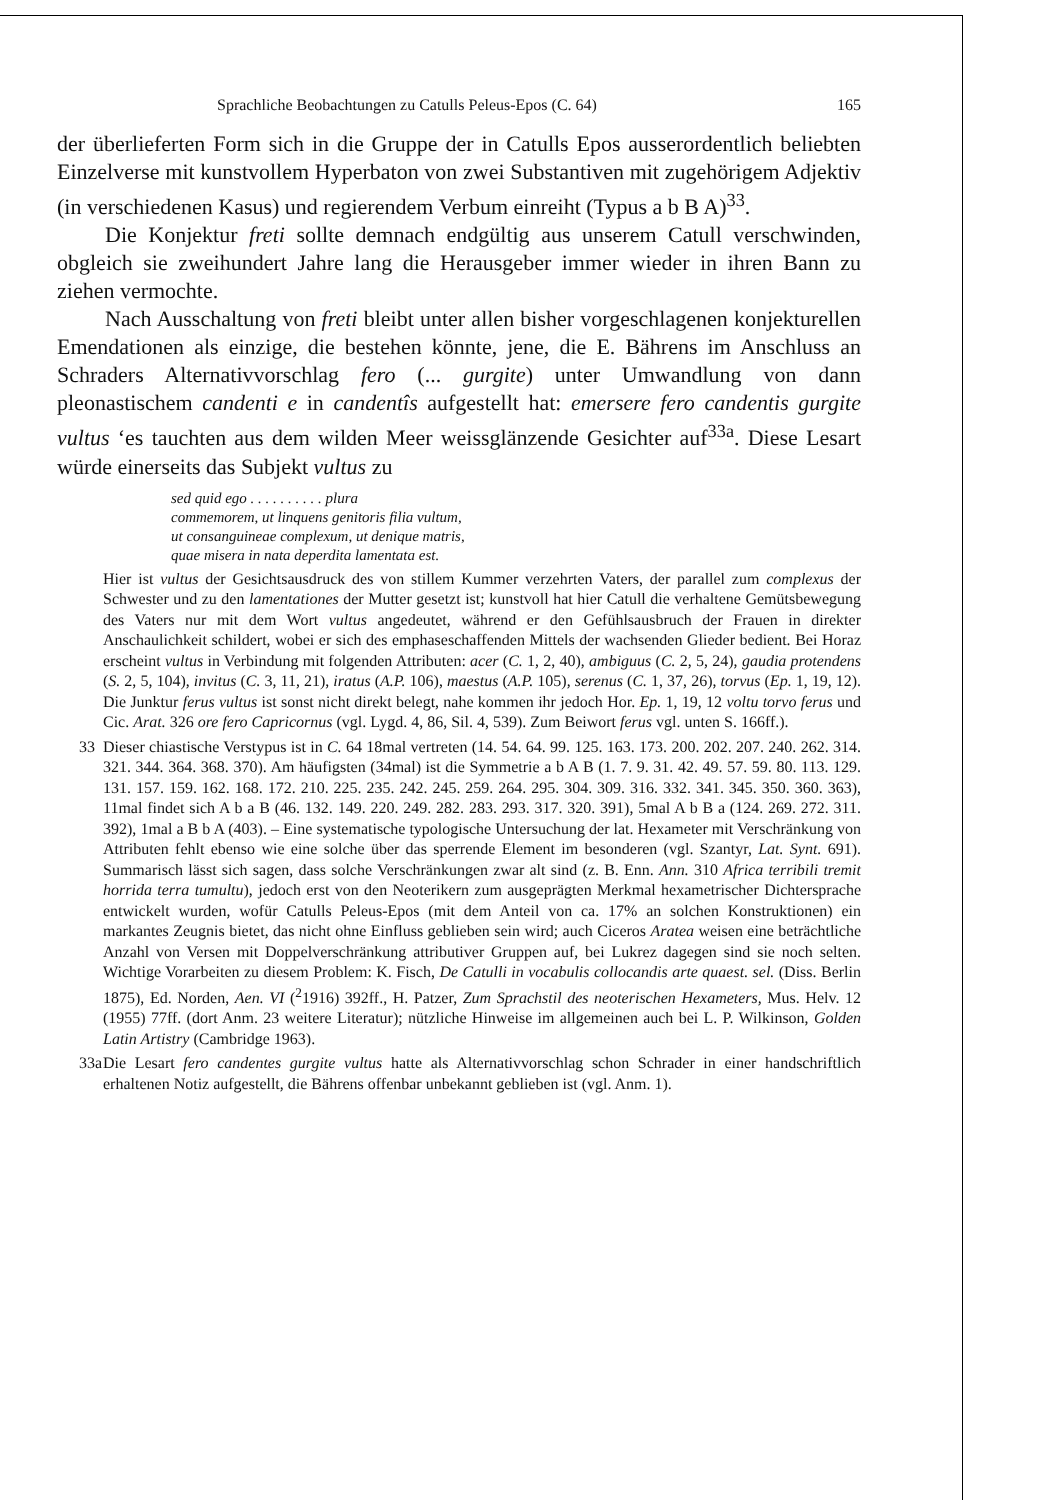Sprachliche Beobachtungen zu Catulls Peleus-Epos (C. 64) 165
der überlieferten Form sich in die Gruppe der in Catulls Epos ausserordentlich beliebten Einzelverse mit kunstvollem Hyperbaton von zwei Substantiven mit zugehörigem Adjektiv (in verschiedenen Kasus) und regierendem Verbum einreiht (Typus a b B A)<sup>33</sup>.
Die Konjektur freti sollte demnach endgültig aus unserem Catull verschwinden, obgleich sie zweihundert Jahre lang die Herausgeber immer wieder in ihren Bann zu ziehen vermochte.
Nach Ausschaltung von freti bleibt unter allen bisher vorgeschlagenen konjekturellen Emendationen als einzige, die bestehen könnte, jene, die E. Bährens im Anschluss an Schraders Alternativvorschlag fero (... gurgite) unter Umwandlung von dann pleonastischem candenti e in candentîs aufgestellt hat: emersere fero candentis gurgite vultus ‘es tauchten aus dem wilden Meer weissglänzende Gesichter auf<sup>33a</sup>. Diese Lesart würde einerseits das Subjekt vultus zu
sed quid ego . . . . . . . . . . plura
commemorem, ut linquens genitoris filia vultum,
ut consanguineae complexum, ut denique matris,
quae misera in nata deperdita lamentata est.
Hier ist vultus der Gesichtsausdruck des von stillem Kummer verzehrten Vaters, der parallel zum complexus der Schwester und zu den lamentationes der Mutter gesetzt ist; kunstvoll hat hier Catull die verhaltene Gemütsbewegung des Vaters nur mit dem Wort vultus angedeutet, während er den Gefühlsausbruch der Frauen in direkter Anschaulichkeit schildert, wobei er sich des emphaseschaffenden Mittels der wachsenden Glieder bedient. Bei Horaz erscheint vultus in Verbindung mit folgenden Attributen: acer (C. 1, 2, 40), ambiguus (C. 2, 5, 24), gaudia protendens (S. 2, 5, 104), invitus (C. 3, 11, 21), iratus (A.P. 106), maestus (A.P. 105), serenus (C. 1, 37, 26), torvus (Ep. 1, 19, 12). Die Junktur ferus vultus ist sonst nicht direkt belegt, nahe kommen ihr jedoch Hor. Ep. 1, 19, 12 voltu torvo ferus und Cic. Arat. 326 ore fero Capricornus (vgl. Lygd. 4, 86, Sil. 4, 539). Zum Beiwort ferus vgl. unten S. 166ff.).
33 Dieser chiastische Verstypus ist in C. 64 18mal vertreten (14. 54. 64. 99. 125. 163. 173. 200. 202. 207. 240. 262. 314. 321. 344. 364. 368. 370). Am häufigsten (34mal) ist die Symmetrie a b A B (1. 7. 9. 31. 42. 49. 57. 59. 80. 113. 129. 131. 157. 159. 162. 168. 172. 210. 225. 235. 242. 245. 259. 264. 295. 304. 309. 316. 332. 341. 345. 350. 360. 363), 11mal findet sich A b a B (46. 132. 149. 220. 249. 282. 283. 293. 317. 320. 391), 5mal A b B a (124. 269. 272. 311. 392), 1mal a B b A (403). – Eine systematische typologische Untersuchung der lat. Hexameter mit Verschränkung von Attributen fehlt ebenso wie eine solche über das sperrende Element im besonderen (vgl. Szantyr, Lat. Synt. 691). Summarisch lässt sich sagen, dass solche Verschränkungen zwar alt sind (z. B. Enn. Ann. 310 Africa terribili tremit horrida terra tumultu), jedoch erst von den Neoterikern zum ausgeprägten Merkmal hexametrischer Dichtersprache entwickelt wurden, wofür Catulls Peleus-Epos (mit dem Anteil von ca. 17% an solchen Konstruktionen) ein markantes Zeugnis bietet, das nicht ohne Einfluss geblieben sein wird; auch Ciceros Aratea weisen eine beträchtliche Anzahl von Versen mit Doppelverschränkung attributiver Gruppen auf, bei Lukrez dagegen sind sie noch selten. Wichtige Vorarbeiten zu diesem Problem: K. Fisch, De Catulli in vocabulis collocandis arte quaest. sel. (Diss. Berlin 1875), Ed. Norden, Aen. VI (<sup>2</sup>1916) 392ff., H. Patzer, Zum Sprachstil des neoterischen Hexameters, Mus. Helv. 12 (1955) 77ff. (dort Anm. 23 weitere Literatur); nützliche Hinweise im allgemeinen auch bei L. P. Wilkinson, Golden Latin Artistry (Cambridge 1963).
33a Die Lesart fero candentes gurgite vultus hatte als Alternativvorschlag schon Schrader in einer handschriftlich erhaltenen Notiz aufgestellt, die Bährens offenbar unbekannt geblieben ist (vgl. Anm. 1).